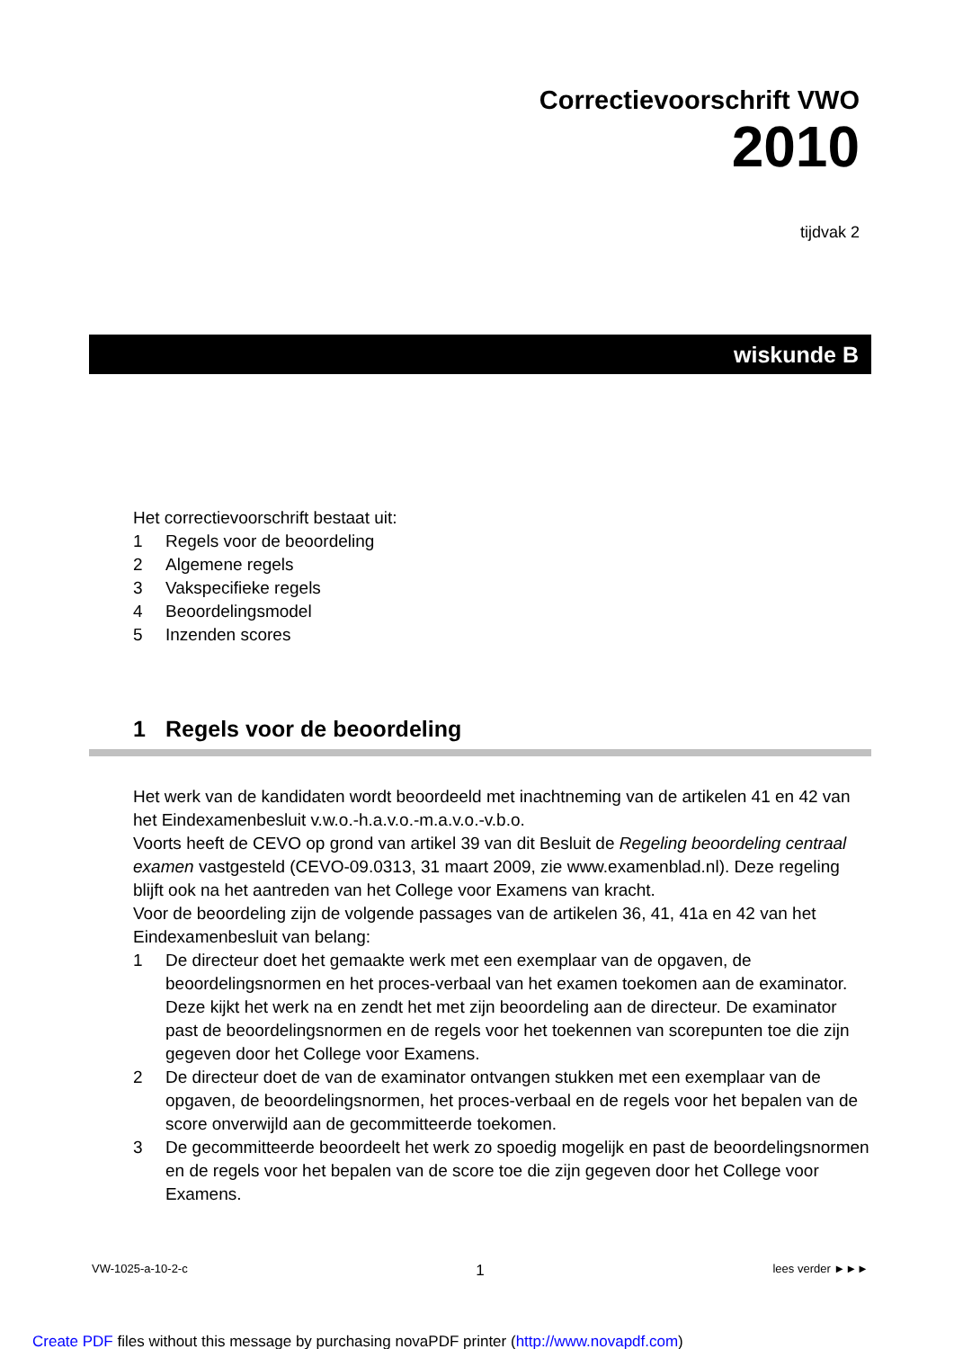Correctievoorschrift VWO
2010
tijdvak 2
wiskunde B
Het correctievoorschrift bestaat uit:
1 Regels voor de beoordeling
2 Algemene regels
3 Vakspecifieke regels
4 Beoordelingsmodel
5 Inzenden scores
1 Regels voor de beoordeling
Het werk van de kandidaten wordt beoordeeld met inachtneming van de artikelen 41 en 42 van het Eindexamenbesluit v.w.o.-h.a.v.o.-m.a.v.o.-v.b.o.
Voorts heeft de CEVO op grond van artikel 39 van dit Besluit de Regeling beoordeling centraal examen vastgesteld (CEVO-09.0313, 31 maart 2009, zie www.examenblad.nl). Deze regeling blijft ook na het aantreden van het College voor Examens van kracht.
Voor de beoordeling zijn de volgende passages van de artikelen 36, 41, 41a en 42 van het Eindexamenbesluit van belang:
1 De directeur doet het gemaakte werk met een exemplaar van de opgaven, de beoordelingsnormen en het proces-verbaal van het examen toekomen aan de examinator. Deze kijkt het werk na en zendt het met zijn beoordeling aan de directeur. De examinator past de beoordelingsnormen en de regels voor het toekennen van scorepunten toe die zijn gegeven door het College voor Examens.
2 De directeur doet de van de examinator ontvangen stukken met een exemplaar van de opgaven, de beoordelingsnormen, het proces-verbaal en de regels voor het bepalen van de score onverwijld aan de gecommitteerde toekomen.
3 De gecommitteerde beoordeelt het werk zo spoedig mogelijk en past de beoordelingsnormen en de regels voor het bepalen van de score toe die zijn gegeven door het College voor Examens.
VW-1025-a-10-2-c 1 lees verder ►►►
Create PDF files without this message by purchasing novaPDF printer (http://www.novapdf.com)